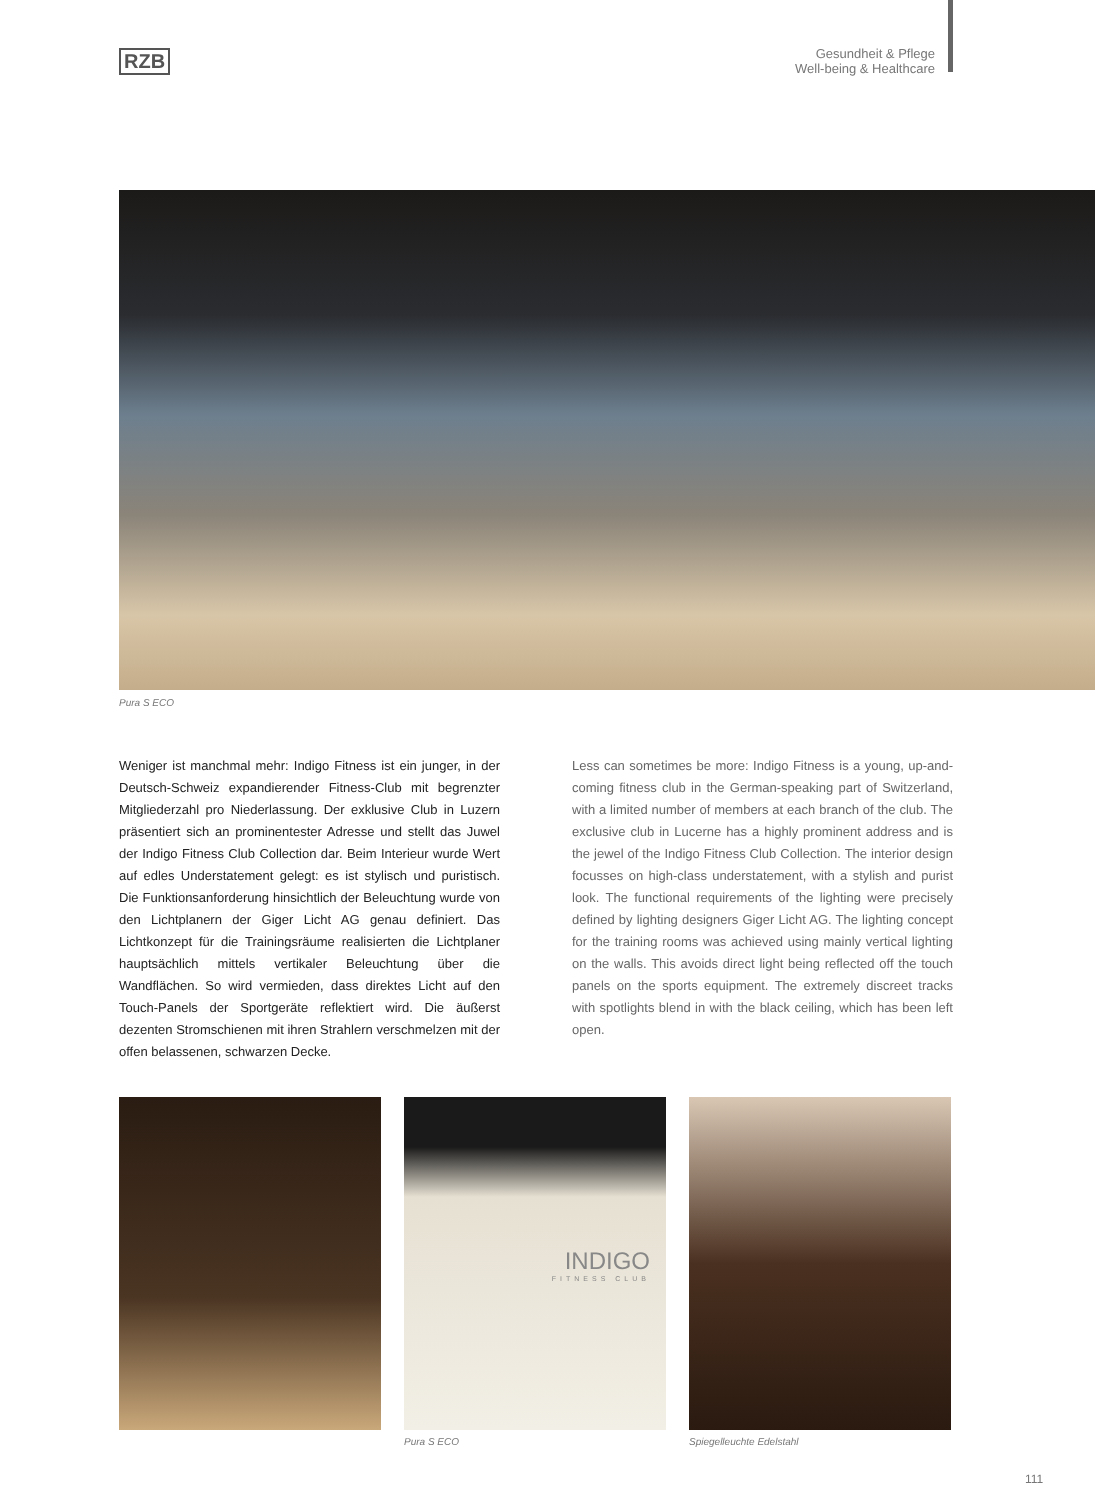RZB
Gesundheit & Pflege
Well-being & Healthcare
Pura S ECO
Weniger ist manchmal mehr: Indigo Fitness ist ein junger, in der Deutsch-Schweiz expandierender Fitness-Club mit begrenzter Mitgliederzahl pro Niederlassung. Der exklusive Club in Luzern präsentiert sich an prominentester Adresse und stellt das Juwel der Indigo Fitness Club Collection dar. Beim Interieur wurde Wert auf edles Understatement gelegt: es ist stylisch und puristisch. Die Funktionsanforderung hinsichtlich der Beleuchtung wurde von den Lichtplanern der Giger Licht AG genau definiert. Das Lichtkonzept für die Trainingsräume realisierten die Lichtplaner hauptsächlich mittels vertikaler Beleuchtung über die Wandflächen. So wird vermieden, dass direktes Licht auf den Touch-Panels der Sport­geräte reflektiert wird. Die äußerst dezenten Stromschienen mit ihren Strahlern verschmelzen mit der offen belassenen, schwarzen Decke.
Less can sometimes be more: Indigo Fitness is a young, up-and-coming fitness club in the German-speaking part of Switzerland, with a limited number of members at each branch of the club. The exclusive club in Lucerne has a highly prominent address and is the jewel of the Indigo Fitness Club Collection. The interior design focusses on high-class understatement, with a stylish and purist look. The functional requirements of the lighting were precisely defined by lighting designers Giger Licht AG. The lighting concept for the training rooms was achieved using mainly vertical lighting on the walls. This avoids direct light being reflected off the touch panels on the sports equipment. The extremely discreet tracks with spotlights blend in with the black ceiling, which has been left open.
INDIGO
FITNESS CLUB
Pura S ECO
Spiegelleuchte Edelstahl
111